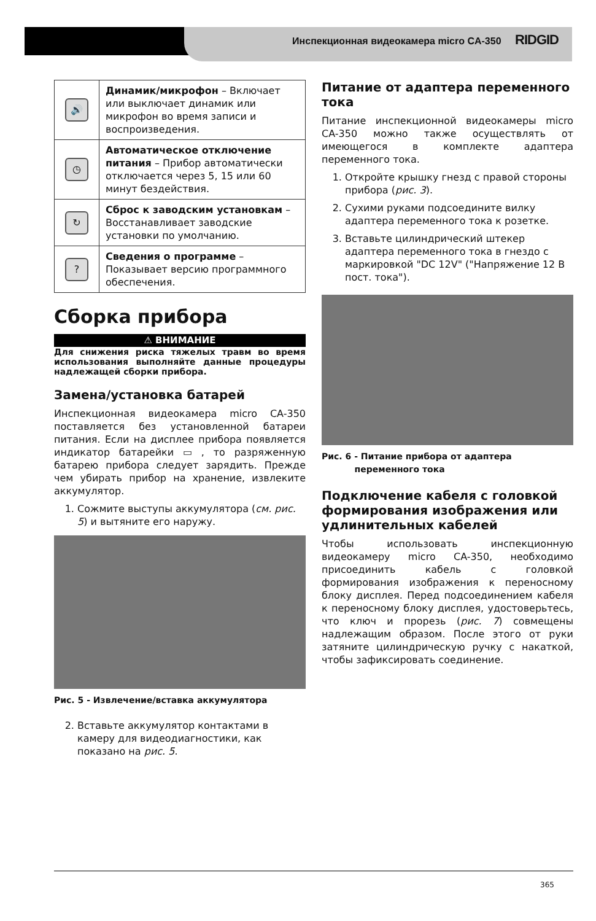Инспекционная видеокамера micro CA-350 RIDGID
| 🔊 | Динамик/микрофон – Включает или выключает динамик или микрофон во время записи и воспроизведения. |
| ◷ | Автоматическое отключение питания – Прибор автоматически отключается через 5, 15 или 60 минут бездействия. |
| ↻ | Сброс к заводским установкам – Восстанавливает заводские установки по умолчанию. |
| ? | Сведения о программе – Показывает версию программного обеспечения. |
Сборка прибора
⚠ ВНИМАНИЕ
Для снижения риска тяжелых травм во время использования выполняйте данные процедуры надлежащей сборки прибора.
Замена/установка батарей
Инспекционная видеокамера micro CA-350 поставляется без установленной батареи питания. Если на дисплее прибора появляется индикатор батарейки ▭ , то разряженную батарею прибора следует зарядить. Прежде чем убирать прибор на хранение, извлеките аккумулятор.
1. Сожмите выступы аккумулятора (см. рис. 5) и вытяните его наружу.
Рис. 5 - Извлечение/вставка аккумулятора
2. Вставьте аккумулятор контактами в камеру для видеодиагностики, как показано на рис. 5.
Питание от адаптера переменного тока
Питание инспекционной видеокамеры micro CA-350 можно также осуществлять от имеющегося в комплекте адаптера переменного тока.
1. Откройте крышку гнезд с правой стороны прибора (рис. 3).
2. Сухими руками подсоедините вилку адаптера переменного тока к розетке.
3. Вставьте цилиндрический штекер адаптера переменного тока в гнездо с маркировкой "DC 12V" ("Напряжение 12 В пост. тока").
Рис. 6 - Питание прибора от адаптера
переменного тока
Подключение кабеля с головкой формирования изображения или удлинительных кабелей
Чтобы использовать инспекционную видеокамеру micro CA-350, необходимо присоединить кабель с головкой формирования изображения к переносному блоку дисплея. Перед подсоединением кабеля к переносному блоку дисплея, удостоверьтесь, что ключ и прорезь (рис. 7) совмещены надлежащим образом. После этого от руки затяните цилиндрическую ручку с накаткой, чтобы зафиксировать соединение.
365